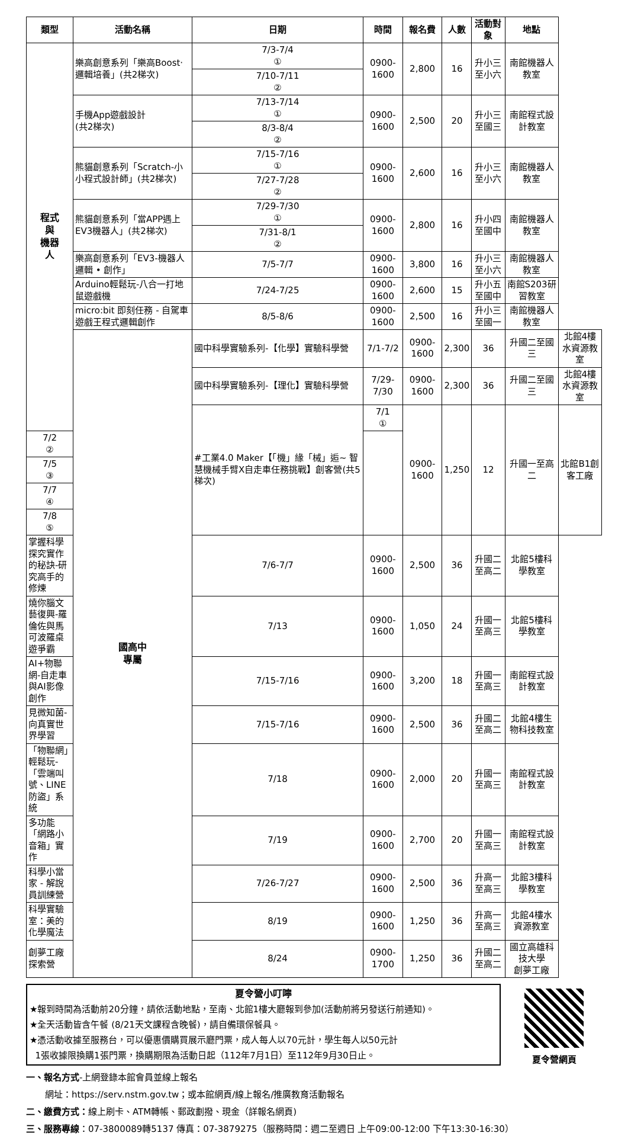| 類型 | 活動名稱 | 日期 | 時間 | 報名費 | 人數 | 活動對象 | 地點 | |
| --- | --- | --- | --- | --- | --- | --- | --- | --- |
| 程式 與 機器 人 | 樂高創意系列「樂高Boost‧邏輯培養」(共2梯次) | 7/3-7/4 ① | 0900-1600 | 2,800 | 16 | 升小三至小六 | 南館機器人教室 | |
| | | 7/10-7/11 ② | | | | | | |
| | 手機App遊戲設計 (共2梯次) | 7/13-7/14 ① | 0900-1600 | 2,500 | 20 | 升小三至國三 | 南館程式設計教室 | |
| | | 8/3-8/4 ② | | | | | | |
| | 熊貓創意系列「Scratch-小小程式設計師」(共2梯次) | 7/15-7/16 ① | 0900-1600 | 2,600 | 16 | 升小三至小六 | 南館機器人教室 | |
| | | 7/27-7/28 ② | | | | | | |
| | 熊貓創意系列「當APP遇上EV3機器人」(共2梯次) | 7/29-7/30 ① | 0900-1600 | 2,800 | 16 | 升小四至國中 | 南館機器人教室 | |
| | | 7/31-8/1 ② | | | | | | |
| | 樂高創意系列「EV3-機器人邏輯 • 創作」 | 7/5-7/7 | 0900-1600 | 3,800 | 16 | 升小三至小六 | 南館機器人教室 | |
| | Arduino輕鬆玩-八合一打地鼠遊戲機 | 7/24-7/25 | 0900-1600 | 2,600 | 15 | 升小五至國中 | 南館S203研習教室 | |
| | micro:bit 即刻任務 - 自駕車遊戲王程式邏輯創作 | 8/5-8/6 | 0900-1600 | 2,500 | 16 | 升小三至國一 | 南館機器人教室 | |
| | 國高中 專屬 | 國中科學實驗系列-【化學】實驗科學營 | 7/1-7/2 | 0900-1600 | 2,300 | 36 | 升國二至國三 | 北館4樓水資源教室 |
| | | 國中科學實驗系列-【理化】實驗科學營 | 7/29-7/30 | 0900-1600 | 2,300 | 36 | 升國二至國三 | 北館4樓水資源教室 |
| | | #工業4.0 Maker【「機」緣「械」逅~ 智慧機械手臂X自走車任務挑戰】創客營(共5梯次) | 7/1 ① | 0900-1600 | 1,250 | 12 | 升國一至高二 | 北館B1創客工廠 |
| 7/2 ② | | | | | | | | |
| 7/5 ③ | | | | | | | | |
| 7/7 ④ | | | | | | | | |
| 7/8 ⑤ | | | | | | | | |
| 掌握科學探究實作的秘訣-研究高手的修煉 | | 7/6-7/7 | 0900-1600 | 2,500 | 36 | 升國二至高二 | 北館5樓科學教室 | |
| 燒你腦文藝復興-羅倫佐與馬可波羅桌遊爭霸 | | 7/13 | 0900-1600 | 1,050 | 24 | 升國一至高三 | 北館5樓科學教室 | |
| AI+物聯網-自走車與AI影像創作 | | 7/15-7/16 | 0900-1600 | 3,200 | 18 | 升國一至高三 | 南館程式設計教室 | |
| 見微知菌-向真實世界學習 | | 7/15-7/16 | 0900-1600 | 2,500 | 36 | 升國二至高二 | 北館4樓生物科技教室 | |
| 「物聯網」輕鬆玩-「雲端叫號、LINE防盜」系統 | | 7/18 | 0900-1600 | 2,000 | 20 | 升國一至高三 | 南館程式設計教室 | |
| 多功能「網路小音箱」實作 | | 7/19 | 0900-1600 | 2,700 | 20 | 升國一至高三 | 南館程式設計教室 | |
| 科學小當家 - 解說員訓練營 | | 7/26-7/27 | 0900-1600 | 2,500 | 36 | 升高一至高三 | 北館3樓科學教室 | |
| 科學實驗室：美的化學魔法 | | 8/19 | 0900-1600 | 1,250 | 36 | 升高一至高三 | 北館4樓水資源教室 | |
| 創夢工廠探索營 | | 8/24 | 0900-1700 | 1,250 | 36 | 升國二至高二 | 國立高雄科技大學 創夢工廠 | |
夏令營小叮嚀
★報到時間為活動前20分鐘，請依活動地點，至南、北館1樓大廳報到參加(活動前將另發送行前通知)。
★全天活動皆含午餐 (8/21天文課程含晚餐)，請自備環保餐具。
★憑活動收據至服務台，可以優惠價購買展示廳門票，成人每人以70元計，學生每人以50元計
1張收據限換購1張門票，換購期限為活動日起（112年7月1日）至112年9月30日止。
夏令營網頁
一、報名方式-上網登錄本館會員並線上報名
網址：https://serv.nstm.gov.tw；或本館網頁/線上報名/推廣教育活動報名
二、繳費方式：線上刷卡、ATM轉帳、郵政劃撥、現金（詳報名網頁)
三、服務專線：07-3800089轉5137 傳真：07-3879275（服務時間：週二至週日 上午09:00-12:00 下午13:30-16:30）